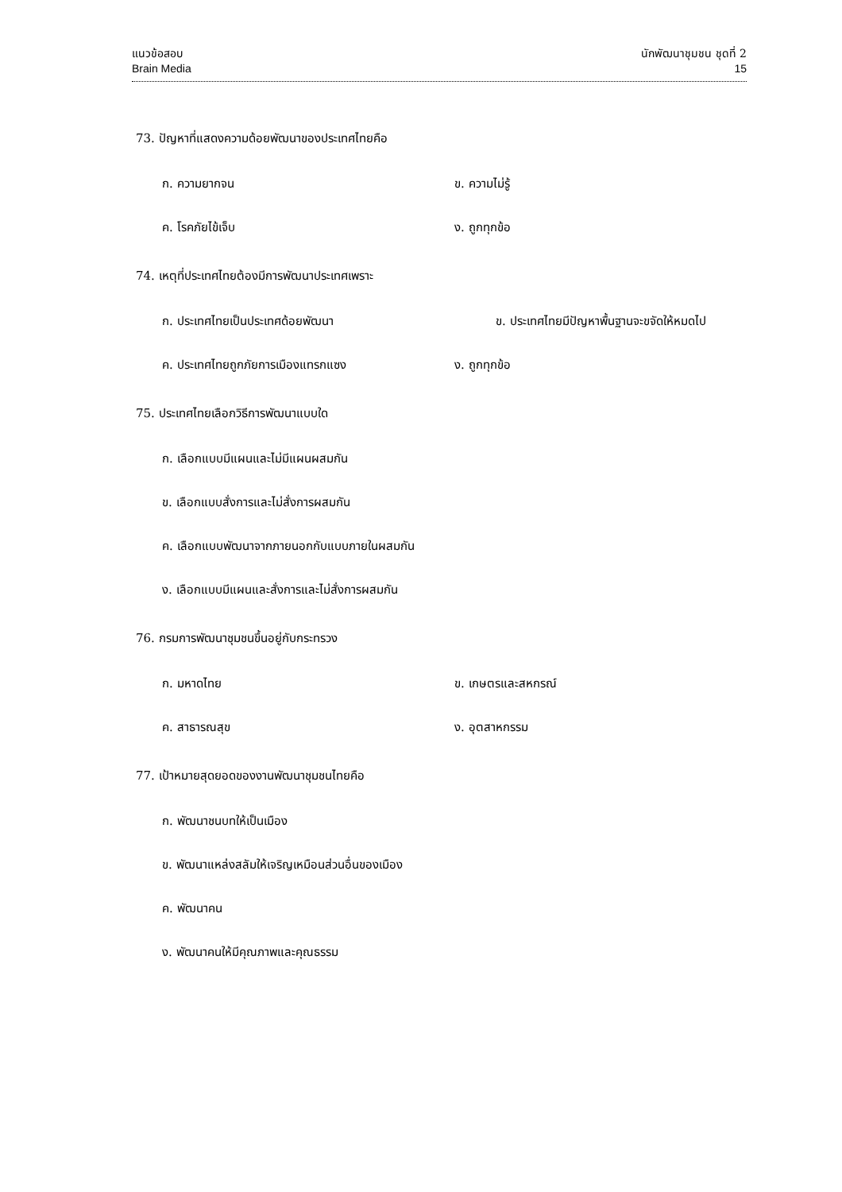แนวข้อสอบ
Brain Media
นักพัฒนาชุมชน ชุดที่ 2
15
73. ปัญหาที่แสดงความด้อยพัฒนาของประเทศไทยคือ
ก. ความยากจน ข. ความไม่รู้
ค. โรคภัยไข้เจ็บ ง. ถูกทุกข้อ
74. เหตุที่ประเทศไทยต้องมีการพัฒนาประเทศเพราะ
ก. ประเทศไทยเป็นประเทศด้อยพัฒนา ข. ประเทศไทยมีปัญหาพื้นฐานจะขจัดให้หมดไป
ค. ประเทศไทยถูกภัยการเมืองแทรกแซง ง. ถูกทุกข้อ
75. ประเทศไทยเลือกวิธีการพัฒนาแบบใด
ก. เลือกแบบมีแผนและไม่มีแผนผสมกัน
ข. เลือกแบบสั่งการและไม่สั่งการผสมกัน
ค. เลือกแบบพัฒนาจากภายนอกกับแบบภายในผสมกัน
ง. เลือกแบบมีแผนและสั่งการและไม่สั่งการผสมกัน
76. กรมการพัฒนาชุมชนขึ้นอยู่กับกระทรวง
ก. มหาดไทย ข. เกษตรและสหกรณ์
ค. สาธารณสุข ง. อุตสาหกรรม
77. เป้าหมายสุดยอดของงานพัฒนาชุมชนไทยคือ
ก. พัฒนาชนบทให้เป็นเมือง
ข. พัฒนาแหล่งสลัมให้เจริญเหมือนส่วนอื่นของเมือง
ค. พัฒนาคน
ง. พัฒนาคนให้มีคุณภาพและคุณธรรม